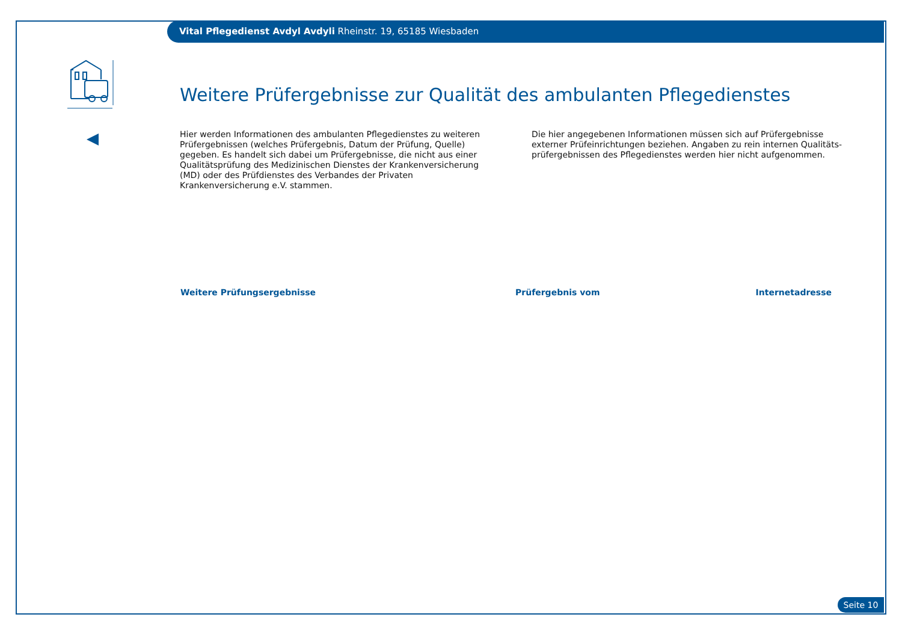Vital Pflegedienst Avdyl Avdyli Rheinstr. 19, 65185 Wiesbaden
Weitere Prüfergebnisse zur Qualität des ambulanten Pflegedienstes
Hier werden Informationen des ambulanten Pflegedienstes zu weiteren Prüfergebnissen (welches Prüfergebnis, Datum der Prüfung, Quelle) gegeben. Es handelt sich dabei um Prüfergebnisse, die nicht aus einer Qualitätsprüfung des Medizinischen Dienstes der Krankenversicherung (MD) oder des Prüfdienstes des Verbandes der Privaten Krankenversicherung e.V. stammen.
Die hier angegebenen Informationen müssen sich auf Prüfergebnisse externer Prüfeinrichtungen beziehen. Angaben zu rein internen Qualitäts-prüfergebnissen des Pflegedienstes werden hier nicht aufgenommen.
| Weitere Prüfungsergebnisse | Prüfergebnis vom | Internetadresse |
| --- | --- | --- |
Seite 10